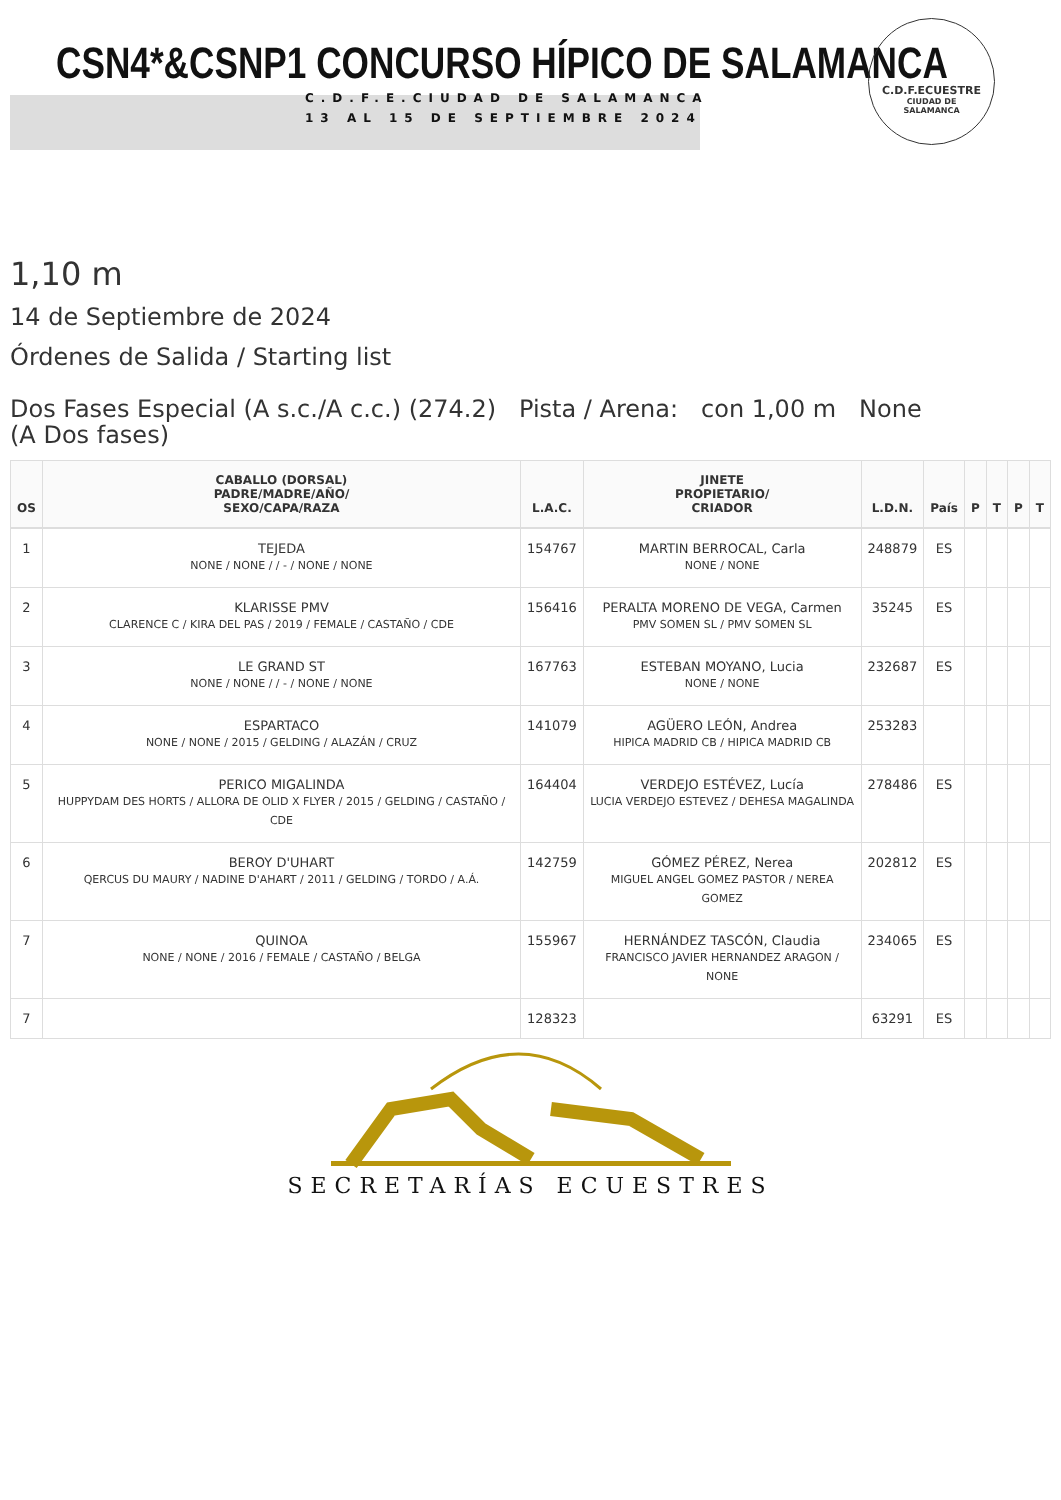CSN4*&CSNP1 CONCURSO HÍPICO DE SALAMANCA
C.D.F.E.CIUDAD DE SALAMANCA
13 AL 15 DE SEPTIEMBRE 2024
C.D.F.ECUESTRE
CIUDAD DE
SALAMANCA
1,10 m
14 de Septiembre de 2024
Órdenes de Salida / Starting list
Dos Fases Especial (A s.c./A c.c.) (274.2) Pista / Arena: con 1,00 m None
(A Dos fases)
| OS | CABALLO (DORSAL) PADRE/MADRE/AÑO/ SEXO/CAPA/RAZA | L.A.C. | JINETE PROPIETARIO/ CRIADOR | L.D.N. | País | P | T | P | T |
| --- | --- | --- | --- | --- | --- | --- | --- | --- | --- |
| 1 | TEJEDA NONE / NONE / / - / NONE / NONE | 154767 | MARTIN BERROCAL, Carla NONE / NONE | 248879 | ES | | | | |
| 2 | KLARISSE PMV CLARENCE C / KIRA DEL PAS / 2019 / FEMALE / CASTAÑO / CDE | 156416 | PERALTA MORENO DE VEGA, Carmen PMV SOMEN SL / PMV SOMEN SL | 35245 | ES | | | | |
| 3 | LE GRAND ST NONE / NONE / / - / NONE / NONE | 167763 | ESTEBAN MOYANO, Lucia NONE / NONE | 232687 | ES | | | | |
| 4 | ESPARTACO NONE / NONE / 2015 / GELDING / ALAZÁN / CRUZ | 141079 | AGÜERO LEÓN, Andrea HIPICA MADRID CB / HIPICA MADRID CB | 253283 | | | | | |
| 5 | PERICO MIGALINDA HUPPYDAM DES HORTS / ALLORA DE OLID X FLYER / 2015 / GELDING / CASTAÑO / CDE | 164404 | VERDEJO ESTÉVEZ, Lucía LUCIA VERDEJO ESTEVEZ / DEHESA MAGALINDA | 278486 | ES | | | | |
| 6 | BEROY D'UHART QERCUS DU MAURY / NADINE D'AHART / 2011 / GELDING / TORDO / A.Á. | 142759 | GÓMEZ PÉREZ, Nerea MIGUEL ANGEL GOMEZ PASTOR / NEREA GOMEZ | 202812 | ES | | | | |
| 7 | QUINOA NONE / NONE / 2016 / FEMALE / CASTAÑO / BELGA | 155967 | HERNÁNDEZ TASCÓN, Claudia FRANCISCO JAVIER HERNANDEZ ARAGON / NONE | 234065 | ES | | | | |
| 7 | | 128323 | | 63291 | ES | | | | |
SECRETARÍAS ECUESTRES